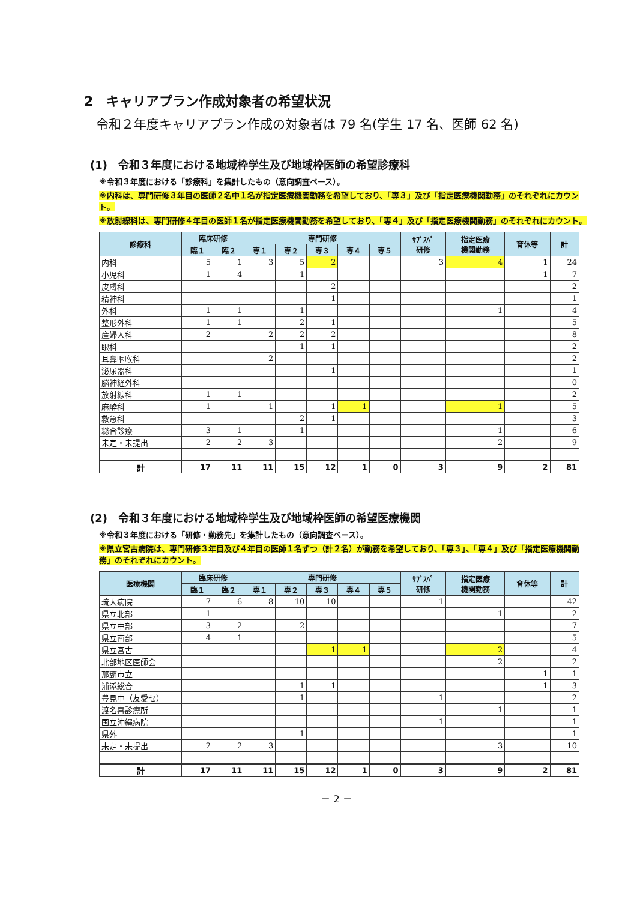2　キャリアプラン作成対象者の希望状況
令和２年度キャリアプラン作成の対象者は 79 名(学生 17 名、医師 62 名)
(1)　令和３年度における地域枠学生及び地域枠医師の希望診療科
※令和３年度における「診療科」を集計したもの（意向調査ベース）。
※内科は、専門研修３年目の医師２名中１名が指定医療機関勤務を希望しており、「専３」及び「指定医療機関勤務」のそれぞれにカウント。
※放射線科は、専門研修４年目の医師１名が指定医療機関勤務を希望しており、「専４」及び「指定医療機関勤務」のそれぞれにカウント。
| 診療科 | 臨床研修 | | 専門研修 | | | | | ｻﾌﾞｽﾍﾟ 研修 | 指定医療 機関勤務 | 育休等 | 計 |
| --- | --- | --- | --- | --- | --- | --- | --- | --- | --- | --- | --- |
| | 臨１ | 臨２ | 専１ | 専２ | 専３ | 専４ | 専５ | | | | |
| 内科 | 5 | 1 | 3 | 5 | 2 | | | 3 | 4 | 1 | 24 |
| 小児科 | 1 | 4 | | 1 | | | | | | 1 | 7 |
| 皮膚科 | | | | | 2 | | | | | | 2 |
| 精神科 | | | | | 1 | | | | | | 1 |
| 外科 | 1 | 1 | | 1 | | | | | 1 | | 4 |
| 整形外科 | 1 | 1 | | 2 | 1 | | | | | | 5 |
| 産婦人科 | 2 | | 2 | 2 | 2 | | | | | | 8 |
| 眼科 | | | | 1 | 1 | | | | | | 2 |
| 耳鼻咽喉科 | | | 2 | | | | | | | | 2 |
| 泌尿器科 | | | | | 1 | | | | | | 1 |
| 脳神経外科 | | | | | | | | | | | 0 |
| 放射線科 | 1 | 1 | | | | | | | | | 2 |
| 麻酔科 | 1 | | 1 | | 1 | 1 | | | 1 | | 5 |
| 救急科 | | | | 2 | 1 | | | | | | 3 |
| 総合診療 | 3 | 1 | | 1 | | | | | 1 | | 6 |
| 未定・未提出 | 2 | 2 | 3 | | | | | | 2 | | 9 |
| 計 | 17 | 11 | 11 | 15 | 12 | 1 | 0 | 3 | 9 | 2 | 81 |
(2)　令和３年度における地域枠学生及び地域枠医師の希望医療機関
※令和３年度における「研修・勤務先」を集計したもの（意向調査ベース）。
※県立宮古病院は、専門研修３年目及び４年目の医師１名ずつ（計２名）が勤務を希望しており、「専３」、「専４」及び「指定医療機関勤務」のそれぞれにカウント。
| 医療機関 | 臨床研修 | | 専門研修 | | | | | ｻﾌﾞｽﾍﾟ 研修 | 指定医療 機関勤務 | 育休等 | 計 |
| --- | --- | --- | --- | --- | --- | --- | --- | --- | --- | --- | --- |
| | 臨１ | 臨２ | 専１ | 専２ | 専３ | 専４ | 専５ | | | | |
| 琉大病院 | 7 | 6 | 8 | 10 | 10 | | | 1 | | | 42 |
| 県立北部 | 1 | | | | | | | | 1 | | 2 |
| 県立中部 | 3 | 2 | | 2 | | | | | | | 7 |
| 県立南部 | 4 | 1 | | | | | | | | | 5 |
| 県立宮古 | | | | | 1 | 1 | | | 2 | | 4 |
| 北部地区医師会 | | | | | | | | | 2 | | 2 |
| 那覇市立 | | | | | | | | | | 1 | 1 |
| 浦添総合 | | | | 1 | 1 | | | | | 1 | 3 |
| 豊見中（友愛セ） | | | | 1 | | | | 1 | | | 2 |
| 渡名喜診療所 | | | | | | | | | 1 | | 1 |
| 国立沖縄病院 | | | | | | | | 1 | | | 1 |
| 県外 | | | | 1 | | | | | | | 1 |
| 未定・未提出 | 2 | 2 | 3 | | | | | | 3 | | 10 |
| 計 | 17 | 11 | 11 | 15 | 12 | 1 | 0 | 3 | 9 | 2 | 81 |
－ 2 －